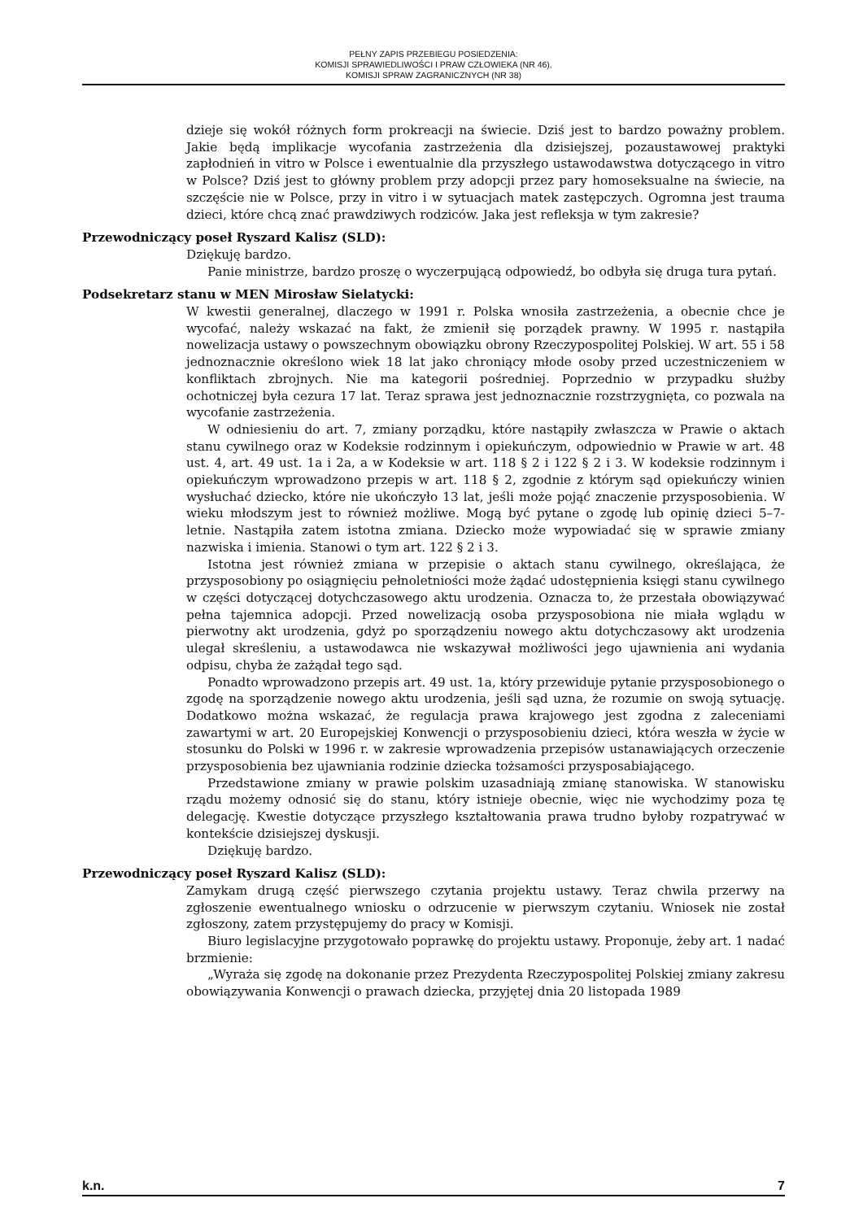PEŁNY ZAPIS PRZEBIEGU POSIEDZENIA:
KOMISJI SPRAWIEDLIWOŚCI I PRAW CZŁOWIEKA (NR 46),
KOMISJI SPRAW ZAGRANICZNYCH (NR 38)
dzieje się wokół różnych form prokreacji na świecie. Dziś jest to bardzo poważny problem. Jakie będą implikacje wycofania zastrzeżenia dla dzisiejszej, pozaustawowej praktyki zapłodnień in vitro w Polsce i ewentualnie dla przyszłego ustawodawstwa dotyczącego in vitro w Polsce? Dziś jest to główny problem przy adopcji przez pary homoseksualne na świecie, na szczęście nie w Polsce, przy in vitro i w sytuacjach matek zastępczych. Ogromna jest trauma dzieci, które chcą znać prawdziwych rodziców. Jaka jest refleksja w tym zakresie?
Przewodniczący poseł Ryszard Kalisz (SLD):
Dziękuję bardzo.
Panie ministrze, bardzo proszę o wyczerpującą odpowiedź, bo odbyła się druga tura pytań.
Podsekretarz stanu w MEN Mirosław Sielatycki:
W kwestii generalnej, dlaczego w 1991 r. Polska wnosiła zastrzeżenia, a obecnie chce je wycofać, należy wskazać na fakt, że zmienił się porządek prawny. W 1995 r. nastąpiła nowelizacja ustawy o powszechnym obowiązku obrony Rzeczypospolitej Polskiej. W art. 55 i 58 jednoznacznie określono wiek 18 lat jako chroniący młode osoby przed uczestniczeniem w konfliktach zbrojnych. Nie ma kategorii pośredniej. Poprzednio w przypadku służby ochotniczej była cezura 17 lat. Teraz sprawa jest jednoznacznie rozstrzygnięta, co pozwala na wycofanie zastrzeżenia.
W odniesieniu do art. 7, zmiany porządku, które nastąpiły zwłaszcza w Prawie o aktach stanu cywilnego oraz w Kodeksie rodzinnym i opiekuńczym, odpowiednio w Prawie w art. 48 ust. 4, art. 49 ust. 1a i 2a, a w Kodeksie w art. 118 § 2 i 122 § 2 i 3. W kodeksie rodzinnym i opiekuńczym wprowadzono przepis w art. 118 § 2, zgodnie z którym sąd opiekuńczy winien wysłuchać dziecko, które nie ukończyło 13 lat, jeśli może pojąć znaczenie przysposobienia. W wieku młodszym jest to również możliwe. Mogą być pytane o zgodę lub opinię dzieci 5–7-letnie. Nastąpiła zatem istotna zmiana. Dziecko może wypowiadać się w sprawie zmiany nazwiska i imienia. Stanowi o tym art. 122 § 2 i 3.
Istotna jest również zmiana w przepisie o aktach stanu cywilnego, określająca, że przysposobiony po osiągnięciu pełnoletniości może żądać udostępnienia księgi stanu cywilnego w części dotyczącej dotychczasowego aktu urodzenia. Oznacza to, że przestała obowiązywać pełna tajemnica adopcji. Przed nowelizacją osoba przysposobiona nie miała wglądu w pierwotny akt urodzenia, gdyż po sporządzeniu nowego aktu dotychczasowy akt urodzenia ulegał skreśleniu, a ustawodawca nie wskazywał możliwości jego ujawnienia ani wydania odpisu, chyba że zażądał tego sąd.
Ponadto wprowadzono przepis art. 49 ust. 1a, który przewiduje pytanie przysposobionego o zgodę na sporządzenie nowego aktu urodzenia, jeśli sąd uzna, że rozumie on swoją sytuację. Dodatkowo można wskazać, że regulacja prawa krajowego jest zgodna z zaleceniami zawartymi w art. 20 Europejskiej Konwencji o przysposobieniu dzieci, która weszła w życie w stosunku do Polski w 1996 r. w zakresie wprowadzenia przepisów ustanawiających orzeczenie przysposobienia bez ujawniania rodzinie dziecka tożsamości przysposabiającego.
Przedstawione zmiany w prawie polskim uzasadniają zmianę stanowiska. W stanowisku rządu możemy odnosić się do stanu, który istnieje obecnie, więc nie wychodzimy poza tę delegację. Kwestie dotyczące przyszłego kształtowania prawa trudno byłoby rozpatrywać w kontekście dzisiejszej dyskusji.
Dziękuję bardzo.
Przewodniczący poseł Ryszard Kalisz (SLD):
Zamykam drugą część pierwszego czytania projektu ustawy. Teraz chwila przerwy na zgłoszenie ewentualnego wniosku o odrzucenie w pierwszym czytaniu. Wniosek nie został zgłoszony, zatem przystępujemy do pracy w Komisji.
Biuro legislacyjne przygotowało poprawkę do projektu ustawy. Proponuje, żeby art. 1 nadać brzmienie:
„Wyraża się zgodę na dokonanie przez Prezydenta Rzeczypospolitej Polskiej zmiany zakresu obowiązywania Konwencji o prawach dziecka, przyjętej dnia 20 listopada 1989
k.n. 7